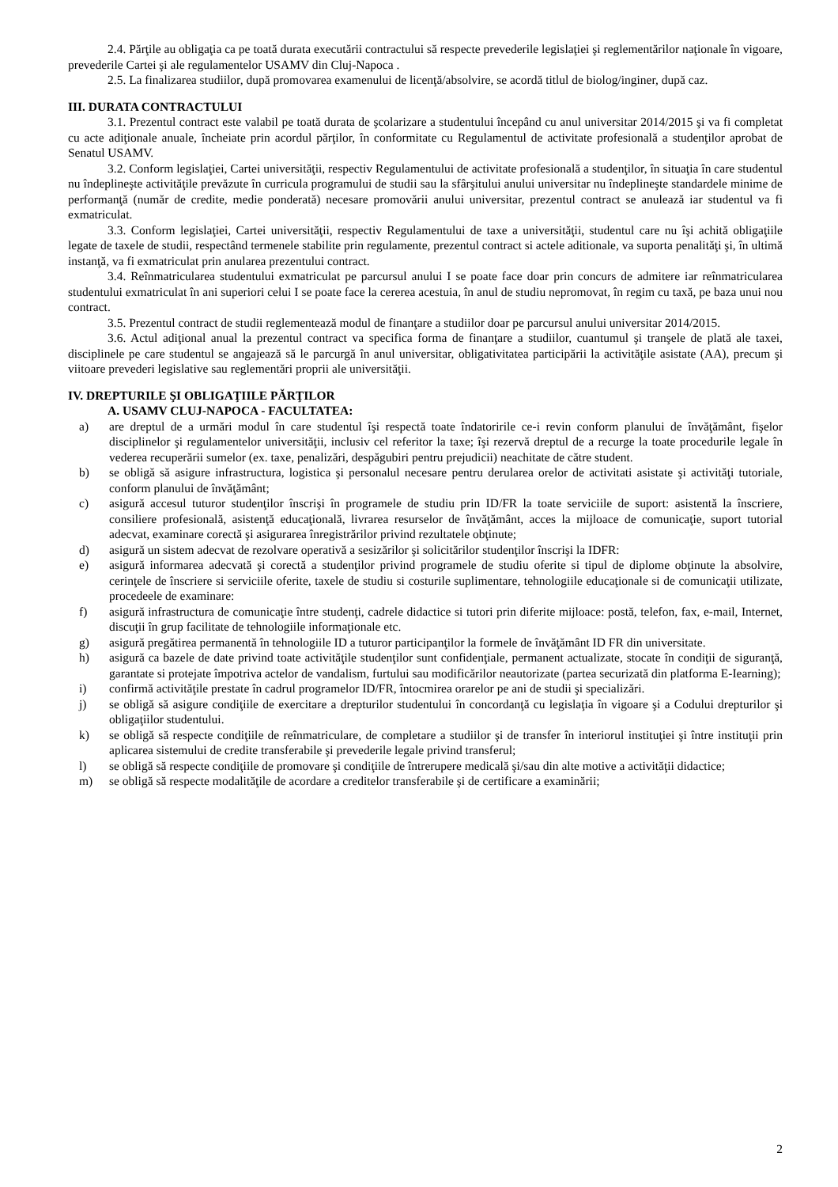2.4. Părţile au obligaţia ca pe toată durata executării contractului să respecte prevederile legislaţiei şi reglementărilor naţionale în vigoare, prevederile Cartei şi ale regulamentelor USAMV din Cluj-Napoca .
2.5. La finalizarea studiilor, după promovarea examenului de licenţă/absolvire, se acordă titlul de biolog/inginer, după caz.
III. DURATA CONTRACTULUI
3.1. Prezentul contract este valabil pe toată durata de şcolarizare a studentului începând cu anul universitar 2014/2015 şi va fi completat cu acte adiţionale anuale, încheiate prin acordul părţilor, în conformitate cu Regulamentul de activitate profesională a studenţilor aprobat de Senatul USAMV.
3.2. Conform legislaţiei, Cartei universităţii, respectiv Regulamentului de activitate profesională a studenţilor, în situaţia în care studentul nu îndeplineşte activităţile prevăzute în curricula programului de studii sau la sfârşitului anului universitar nu îndeplineşte standardele minime de performanţă (număr de credite, medie ponderată) necesare promovării anului universitar, prezentul contract se anulează iar studentul va fi exmatriculat.
3.3. Conform legislaţiei, Cartei universităţii, respectiv Regulamentului de taxe a universităţii, studentul care nu îşi achită obligaţiile legate de taxele de studii, respectând termenele stabilite prin regulamente, prezentul contract si actele aditionale, va suporta penalităţi şi, în ultimă instanţă, va fi exmatriculat prin anularea prezentului contract.
3.4. Reînmatricularea studentului exmatriculat pe parcursul anului I se poate face doar prin concurs de admitere iar reînmatricularea studentului exmatriculat în ani superiori celui I se poate face la cererea acestuia, în anul de studiu nepromovat, în regim cu taxă, pe baza unui nou contract.
3.5. Prezentul contract de studii reglementează modul de finanţare a studiilor doar pe parcursul anului universitar 2014/2015.
3.6. Actul adiţional anual la prezentul contract va specifica forma de finanţare a studiilor, cuantumul şi tranşele de plată ale taxei, disciplinele pe care studentul se angajează să le parcurgă în anul universitar, obligativitatea participării la activităţile asistate (AA), precum şi viitoare prevederi legislative sau reglementări proprii ale universităţii.
IV. DREPTURILE ŞI OBLIGAŢIILE PĂRŢILOR
A. USAMV CLUJ-NAPOCA - FACULTATEA:
a) are dreptul de a urmări modul în care studentul îşi respectă toate îndatoririle ce-i revin conform planului de învăţământ, fişelor disciplinelor şi regulamentelor universităţii, inclusiv cel referitor la taxe; îşi rezervă dreptul de a recurge la toate procedurile legale în vederea recuperării sumelor (ex. taxe, penalizări, despăgubiri pentru prejudicii) neachitate de către student.
b) se obligă să asigure infrastructura, logistica şi personalul necesare pentru derularea orelor de activitati asistate şi activităţi tutoriale, conform planului de învăţământ;
c) asigură accesul tuturor studenţilor înscrişi în programele de studiu prin ID/FR la toate serviciile de suport: asistentă la înscriere, consiliere profesională, asistenţă educaţională, livrarea resurselor de învăţământ, acces la mijloace de comunicaţie, suport tutorial adecvat, examinare corectă şi asigurarea înregistrărilor privind rezultatele obţinute;
d) asigură un sistem adecvat de rezolvare operativă a sesizărilor şi solicitărilor studenţilor înscrişi la IDFR:
e) asigură informarea adecvată şi corectă a studenţilor privind programele de studiu oferite si tipul de diplome obţinute la absolvire, cerinţele de înscriere si serviciile oferite, taxele de studiu si costurile suplimentare, tehnologiile educaţionale si de comunicaţii utilizate, procedeele de examinare:
f) asigură infrastructura de comunicaţie între studenţi, cadrele didactice si tutori prin diferite mijloace: postă, telefon, fax, e-mail, Internet, discuţii în grup facilitate de tehnologiile informaţionale etc.
g) asigură pregătirea permanentă în tehnologiile ID a tuturor participanţilor la formele de învăţământ ID FR din universitate.
h) asigură ca bazele de date privind toate activităţile studenţilor sunt confidenţiale, permanent actualizate, stocate în condiţii de siguranţă, garantate si protejate împotriva actelor de vandalism, furtului sau modificărilor neautorizate (partea securizată din platforma E-Iearning);
i) confirmă activităţile prestate în cadrul programelor ID/FR, întocmirea orarelor pe ani de studii şi specializări.
j) se obligă să asigure condiţiile de exercitare a drepturilor studentului în concordanţă cu legislaţia în vigoare şi a Codului drepturilor şi obligaţiilor studentului.
k) se obligă să respecte condiţiile de reînmatriculare, de completare a studiilor şi de transfer în interiorul instituţiei şi între instituţii prin aplicarea sistemului de credite transferabile şi prevederile legale privind transferul;
l) se obligă să respecte condiţiile de promovare şi condiţiile de întrerupere medicală şi/sau din alte motive a activităţii didactice;
m) se obligă să respecte modalităţile de acordare a creditelor transferabile şi de certificare a examinării;
2